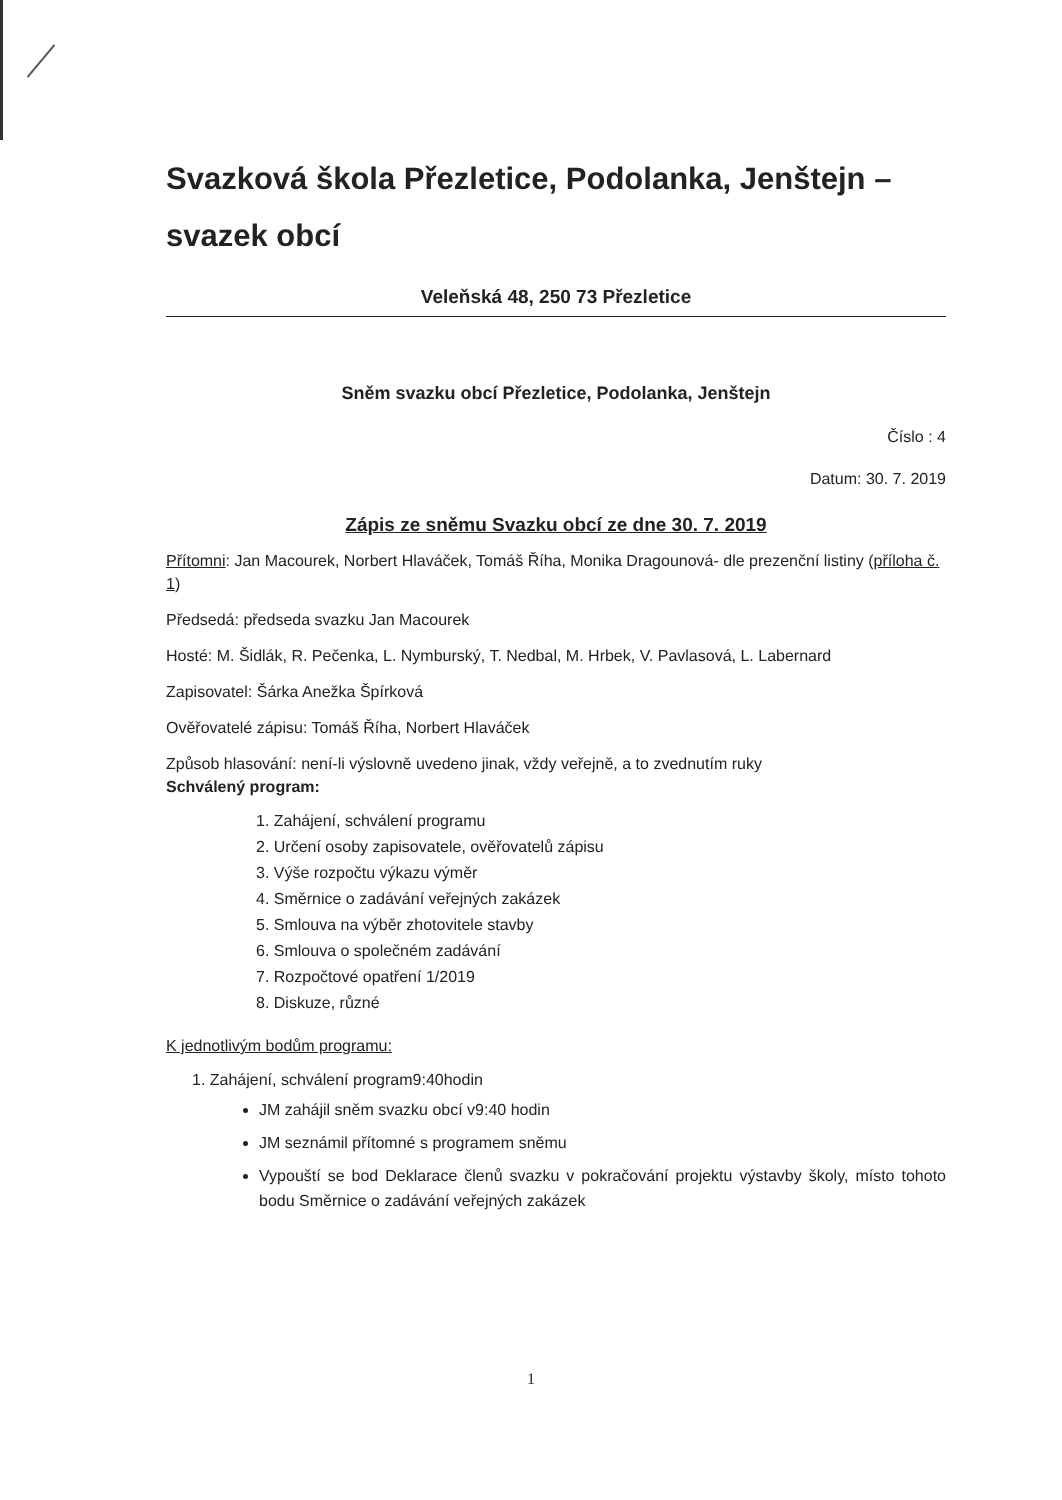Svazková škola Přezletice, Podolanka, Jenštejn – svazek obcí
Veleňská 48, 250 73 Přezletice
Sněm svazku obcí Přezletice, Podolanka, Jenštejn
Číslo : 4
Datum: 30. 7. 2019
Zápis ze sněmu Svazku obcí ze dne 30. 7. 2019
Přítomni: Jan Macourek, Norbert Hlaváček, Tomáš Říha, Monika Dragounová- dle prezenční listiny (příloha č. 1)
Předsedá: předseda svazku Jan Macourek
Hosté: M. Šidlák, R. Pečenka, L. Nymburský, T. Nedbal, M. Hrbek, V. Pavlasová, L. Labernard
Zapisovatel: Šárka Anežka Špírková
Ověřovatelé zápisu: Tomáš Říha, Norbert Hlaváček
Způsob hlasování: není-li výslovně uvedeno jinak, vždy veřejně, a to zvednutím ruky
Schválený program:
1. Zahájení, schválení programu
2. Určení osoby zapisovatele, ověřovatelů zápisu
3. Výše rozpočtu výkazu výměr
4. Směrnice o zadávání veřejných zakázek
5. Smlouva na výběr zhotovitele stavby
6. Smlouva o společném zadávání
7. Rozpočtové opatření 1/2019
8. Diskuze, různé
K jednotlivým bodům programu:
1. Zahájení, schválení program9:40hodin
JM zahájil sněm svazku obcí v9:40 hodin
JM seznámil přítomné s programem sněmu
Vypouští se bod Deklarace členů svazku v pokračování projektu výstavby školy, místo tohoto bodu Směrnice o zadávání veřejných zakázek
1